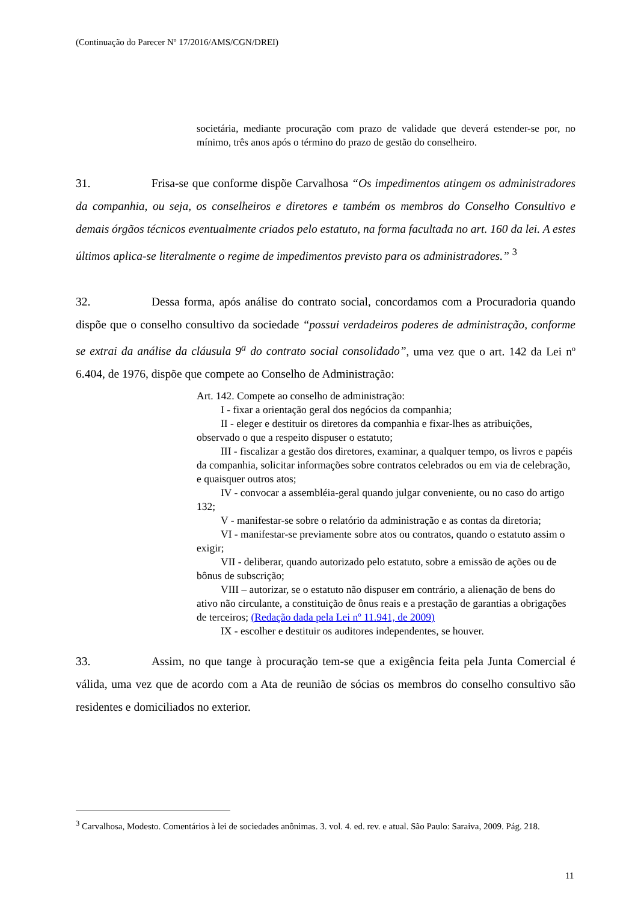(Continuação do Parecer Nº 17/2016/AMS/CGN/DREI)
societária, mediante procuração com prazo de validade que deverá estender-se por, no mínimo, três anos após o término do prazo de gestão do conselheiro.
31. Frisa-se que conforme dispõe Carvalhosa “Os impedimentos atingem os administradores da companhia, ou seja, os conselheiros e diretores e também os membros do Conselho Consultivo e demais órgãos técnicos eventualmente criados pelo estatuto, na forma facultada no art. 160 da lei. A estes últimos aplica-se literalmente o regime de impedimentos previsto para os administradores.” <sup>3</sup>
32. Dessa forma, após análise do contrato social, concordamos com a Procuradoria quando dispõe que o conselho consultivo da sociedade “possui verdadeiros poderes de administração, conforme se extrai da análise da cláusula 9<sup>a</sup> do contrato social consolidado”, uma vez que o art. 142 da Lei nº 6.404, de 1976, dispõe que compete ao Conselho de Administração:
Art. 142. Compete ao conselho de administração:
I - fixar a orientação geral dos negócios da companhia;
II - eleger e destituir os diretores da companhia e fixar-lhes as atribuições, observado o que a respeito dispuser o estatuto;
III - fiscalizar a gestão dos diretores, examinar, a qualquer tempo, os livros e papéis da companhia, solicitar informações sobre contratos celebrados ou em via de celebração, e quaisquer outros atos;
IV - convocar a assembléia-geral quando julgar conveniente, ou no caso do artigo 132;
V - manifestar-se sobre o relatório da administração e as contas da diretoria;
VI - manifestar-se previamente sobre atos ou contratos, quando o estatuto assim o exigir;
VII - deliberar, quando autorizado pelo estatuto, sobre a emissão de ações ou de bônus de subscrição;
VIII – autorizar, se o estatuto não dispuser em contrário, a alienação de bens do ativo não circulante, a constituição de ônus reais e a prestação de garantias a obrigações de terceiros; (Redação dada pela Lei nº 11.941, de 2009)
IX - escolher e destituir os auditores independentes, se houver.
33. Assim, no que tange à procuração tem-se que a exigência feita pela Junta Comercial é válida, uma vez que de acordo com a Ata de reunião de sócias os membros do conselho consultivo são residentes e domiciliados no exterior.
<sup>3</sup> Carvalhosa, Modesto. Comentários à lei de sociedades anônimas. 3. vol. 4. ed. rev. e atual. São Paulo: Saraiva, 2009. Pág. 218.
11